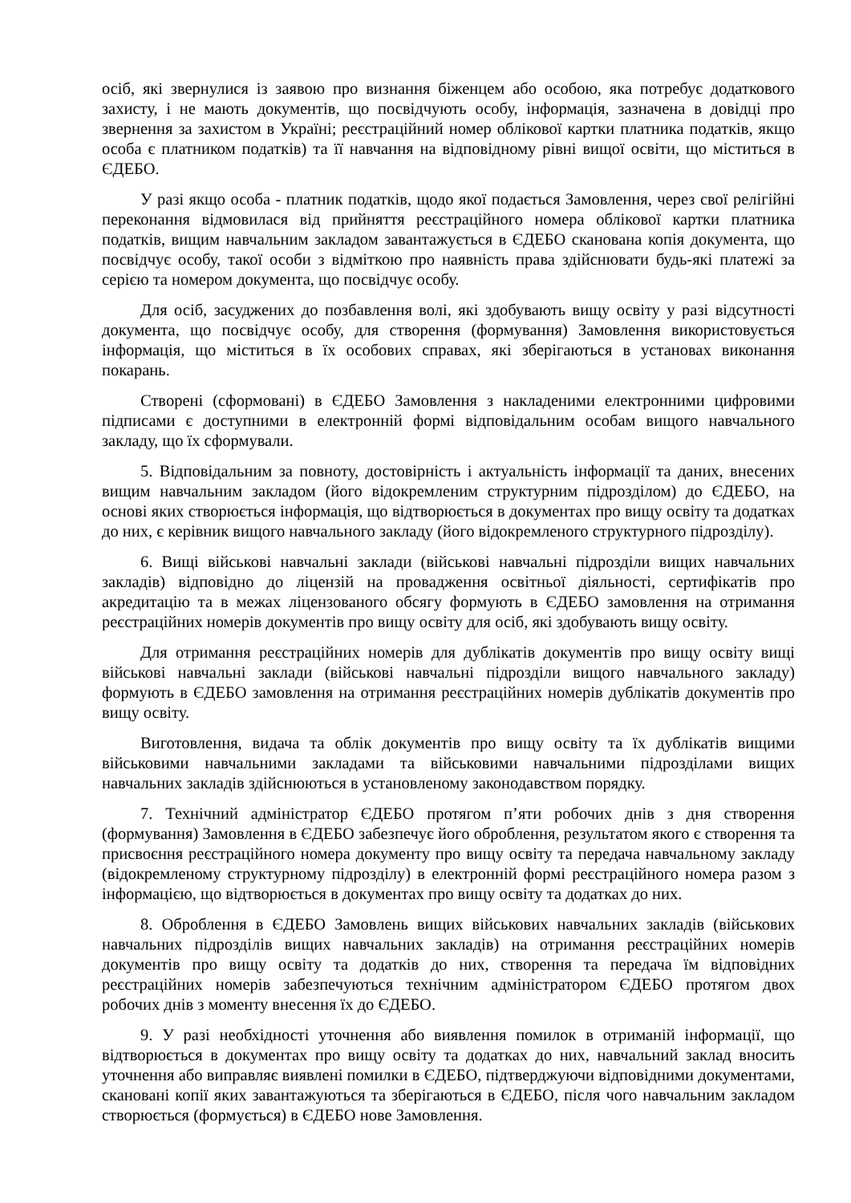осіб, які звернулися із заявою про визнання біженцем або особою, яка потребує додаткового захисту, і не мають документів, що посвідчують особу, інформація, зазначена в довідці про звернення за захистом в Україні; реєстраційний номер облікової картки платника податків, якщо особа є платником податків) та її навчання на відповідному рівні вищої освіти, що міститься в ЄДЕБО.
У разі якщо особа - платник податків, щодо якої подається Замовлення, через свої релігійні переконання відмовилася від прийняття реєстраційного номера облікової картки платника податків, вищим навчальним закладом завантажується в ЄДЕБО сканована копія документа, що посвідчує особу, такої особи з відміткою про наявність права здійснювати будь-які платежі за серією та номером документа, що посвідчує особу.
Для осіб, засуджених до позбавлення волі, які здобувають вищу освіту у разі відсутності документа, що посвідчує особу, для створення (формування) Замовлення використовується інформація, що міститься в їх особових справах, які зберігаються в установах виконання покарань.
Створені (сформовані) в ЄДЕБО Замовлення з накладеними електронними цифровими підписами є доступними в електронній формі відповідальним особам вищого навчального закладу, що їх сформували.
5. Відповідальним за повноту, достовірність і актуальність інформації та даних, внесених вищим навчальним закладом (його відокремленим структурним підрозділом) до ЄДЕБО, на основі яких створюється інформація, що відтворюється в документах про вищу освіту та додатках до них, є керівник вищого навчального закладу (його відокремленого структурного підрозділу).
6. Вищі військові навчальні заклади (військові навчальні підрозділи вищих навчальних закладів) відповідно до ліцензій на провадження освітньої діяльності, сертифікатів про акредитацію та в межах ліцензованого обсягу формують в ЄДЕБО замовлення на отримання реєстраційних номерів документів про вищу освіту для осіб, які здобувають вищу освіту.
Для отримання реєстраційних номерів для дублікатів документів про вищу освіту вищі військові навчальні заклади (військові навчальні підрозділи вищого навчального закладу) формують в ЄДЕБО замовлення на отримання реєстраційних номерів дублікатів документів про вищу освіту.
Виготовлення, видача та облік документів про вищу освіту та їх дублікатів вищими військовими навчальними закладами та військовими навчальними підрозділами вищих навчальних закладів здійснюються в установленому законодавством порядку.
7. Технічний адміністратор ЄДЕБО протягом п’яти робочих днів з дня створення (формування) Замовлення в ЄДЕБО забезпечує його оброблення, результатом якого є створення та присвоєння реєстраційного номера документу про вищу освіту та передача навчальному закладу (відокремленому структурному підрозділу) в електронній формі реєстраційного номера разом з інформацією, що відтворюється в документах про вищу освіту та додатках до них.
8. Оброблення в ЄДЕБО Замовлень вищих військових навчальних закладів (військових навчальних підрозділів вищих навчальних закладів) на отримання реєстраційних номерів документів про вищу освіту та додатків до них, створення та передача їм відповідних реєстраційних номерів забезпечуються технічним адміністратором ЄДЕБО протягом двох робочих днів з моменту внесення їх до ЄДЕБО.
9. У разі необхідності уточнення або виявлення помилок в отриманій інформації, що відтворюється в документах про вищу освіту та додатках до них, навчальний заклад вносить уточнення або виправляє виявлені помилки в ЄДЕБО, підтверджуючи відповідними документами, скановані копії яких завантажуються та зберігаються в ЄДЕБО, після чого навчальним закладом створюється (формується) в ЄДЕБО нове Замовлення.